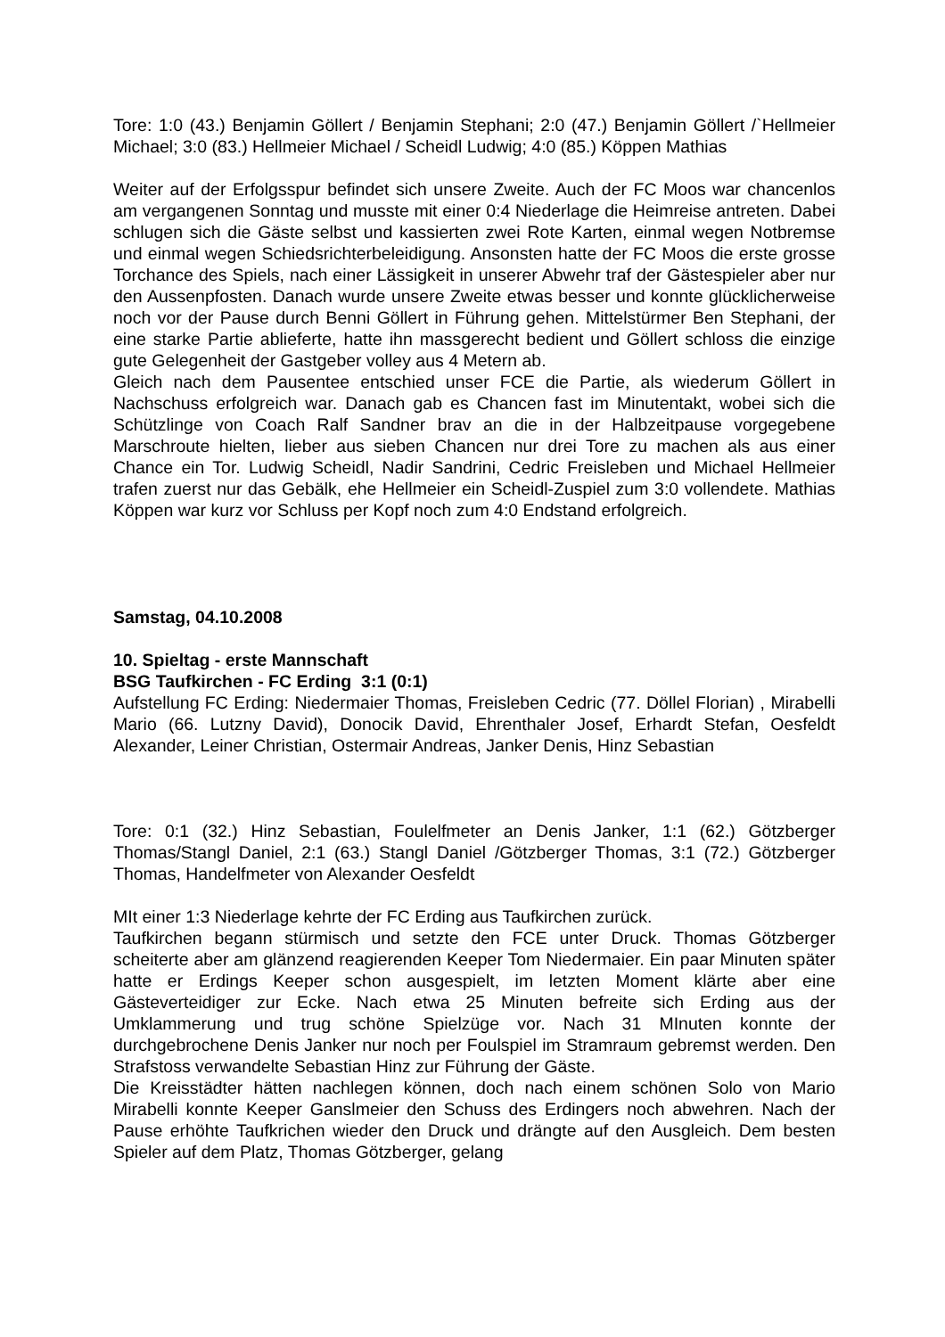Tore: 1:0 (43.) Benjamin Göllert / Benjamin Stephani; 2:0 (47.) Benjamin Göllert /`Hellmeier Michael; 3:0 (83.) Hellmeier Michael / Scheidl Ludwig; 4:0 (85.) Köppen Mathias
Weiter auf der Erfolgsspur befindet sich unsere Zweite. Auch der FC Moos war chancenlos am vergangenen Sonntag und musste mit einer 0:4 Niederlage die Heimreise antreten. Dabei schlugen sich die Gäste selbst und kassierten zwei Rote Karten, einmal wegen Notbremse und einmal wegen Schiedsrichterbeleidigung. Ansonsten hatte der FC Moos die erste grosse Torchance des Spiels, nach einer Lässigkeit in unserer Abwehr traf der Gästespieler aber nur den Aussenpfosten. Danach wurde unsere Zweite etwas besser und konnte glücklicherweise noch vor der Pause durch Benni Göllert in Führung gehen. Mittelstürmer Ben Stephani, der eine starke Partie ablieferte, hatte ihn massgerecht bedient und Göllert schloss die einzige gute Gelegenheit der Gastgeber volley aus 4 Metern ab.
Gleich nach dem Pausentee entschied unser FCE die Partie, als wiederum Göllert in Nachschuss erfolgreich war. Danach gab es Chancen fast im Minutentakt, wobei sich die Schützlinge von Coach Ralf Sandner brav an die in der Halbzeitpause vorgegebene Marschroute hielten, lieber aus sieben Chancen nur drei Tore zu machen als aus einer Chance ein Tor. Ludwig Scheidl, Nadir Sandrini, Cedric Freisleben und Michael Hellmeier trafen zuerst nur das Gebälk, ehe Hellmeier ein Scheidl-Zuspiel zum 3:0 vollendete. Mathias Köppen war kurz vor Schluss per Kopf noch zum 4:0 Endstand erfolgreich.
Samstag, 04.10.2008
10. Spieltag - erste Mannschaft
BSG Taufkirchen - FC Erding 3:1 (0:1)
Aufstellung FC Erding: Niedermaier Thomas, Freisleben Cedric (77. Döllel Florian) , Mirabelli Mario (66. Lutzny David), Donocik David, Ehrenthaler Josef, Erhardt Stefan, Oesfeldt Alexander, Leiner Christian, Ostermair Andreas, Janker Denis, Hinz Sebastian
Tore: 0:1 (32.) Hinz Sebastian, Foulelfmeter an Denis Janker, 1:1 (62.) Götzberger Thomas/Stangl Daniel, 2:1 (63.) Stangl Daniel /Götzberger Thomas, 3:1 (72.) Götzberger Thomas, Handelfmeter von Alexander Oesfeldt
MIt einer 1:3 Niederlage kehrte der FC Erding aus Taufkirchen zurück.
Taufkirchen begann stürmisch und setzte den FCE unter Druck. Thomas Götzberger scheiterte aber am glänzend reagierenden Keeper Tom Niedermaier. Ein paar Minuten später hatte er Erdings Keeper schon ausgespielt, im letzten Moment klärte aber eine Gästeverteidiger zur Ecke. Nach etwa 25 Minuten befreite sich Erding aus der Umklammerung und trug schöne Spielzüge vor. Nach 31 MInuten konnte der durchgebrochene Denis Janker nur noch per Foulspiel im Stramraum gebremst werden. Den Strafstoss verwandelte Sebastian Hinz zur Führung der Gäste.
Die Kreisstädter hätten nachlegen können, doch nach einem schönen Solo von Mario Mirabelli konnte Keeper Ganslmeier den Schuss des Erdingers noch abwehren. Nach der Pause erhöhte Taufkrichen wieder den Druck und drängte auf den Ausgleich. Dem besten Spieler auf dem Platz, Thomas Götzberger, gelang